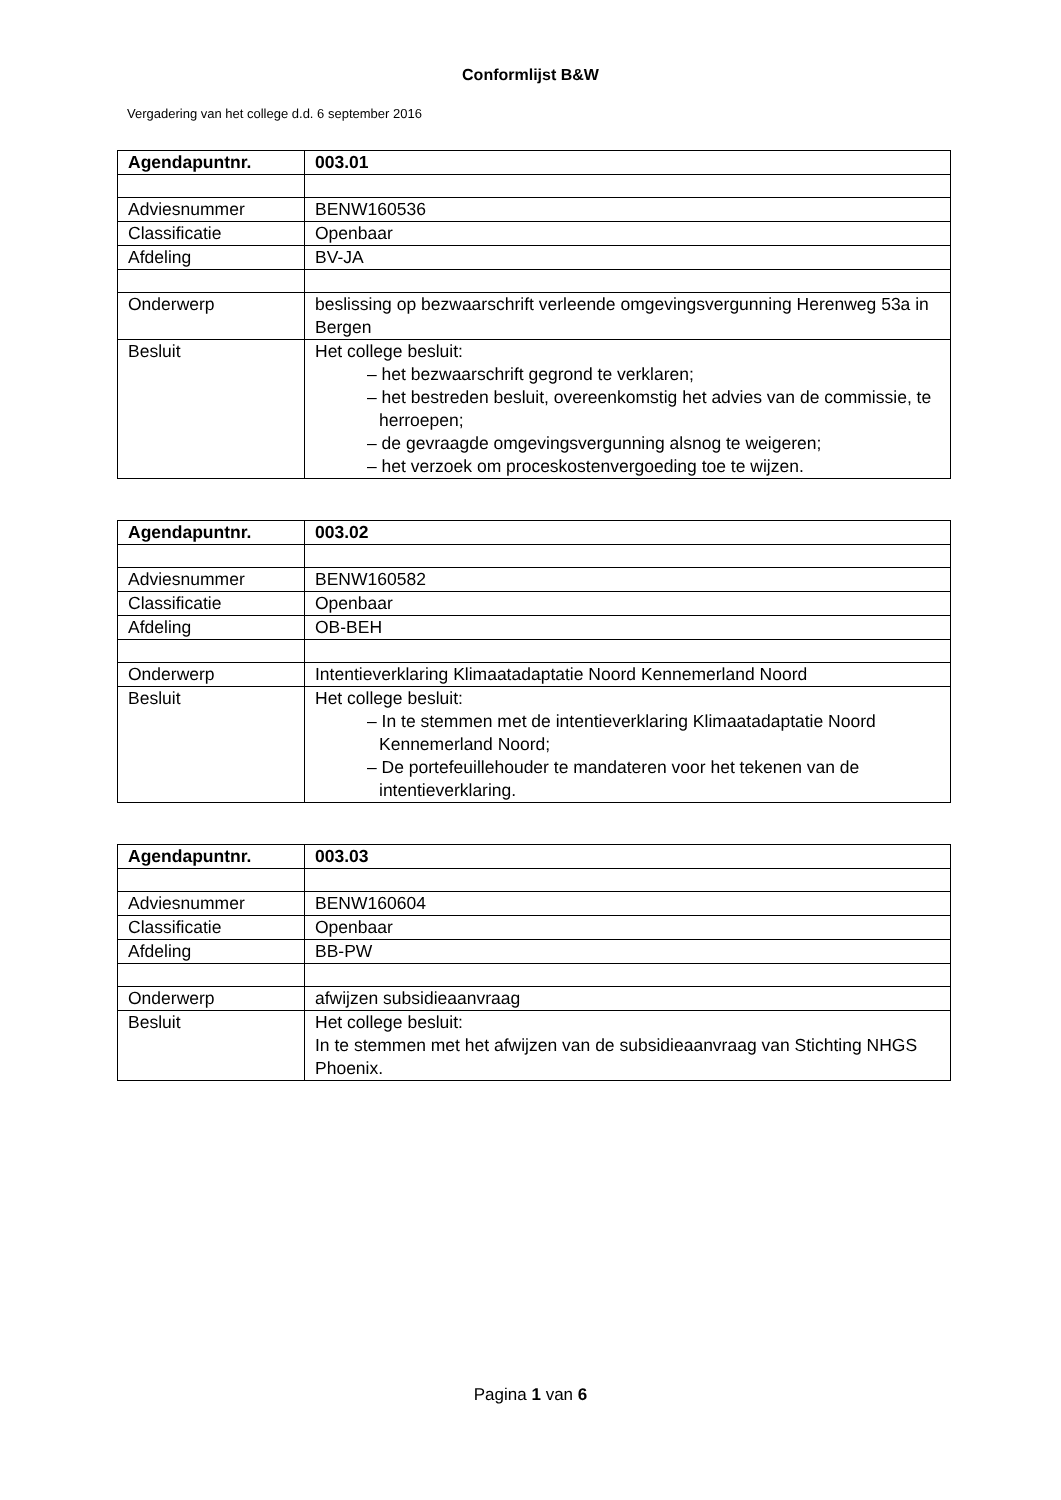Conformlijst B&W
Vergadering van het college d.d. 6 september 2016
| Agendapuntnr. | 003.01 |
| Adviesnummer | BENW160536 |
| Classificatie | Openbaar |
| Afdeling | BV-JA |
| Onderwerp | beslissing op bezwaarschrift verleende omgevingsvergunning Herenweg 53a in Bergen |
| Besluit | Het college besluit: – het bezwaarschrift gegrond te verklaren; – het bestreden besluit, overeenkomstig het advies van de commissie, te herroepen; – de gevraagde omgevingsvergunning alsnog te weigeren; – het verzoek om proceskostenvergoeding toe te wijzen. |
| Agendapuntnr. | 003.02 |
| Adviesnummer | BENW160582 |
| Classificatie | Openbaar |
| Afdeling | OB-BEH |
| Onderwerp | Intentieverklaring Klimaatadaptatie Noord Kennemerland Noord |
| Besluit | Het college besluit: – In te stemmen met de intentieverklaring Klimaatadaptatie Noord Kennemerland Noord; – De portefeuillehouder te mandateren voor het tekenen van de intentieverklaring. |
| Agendapuntnr. | 003.03 |
| Adviesnummer | BENW160604 |
| Classificatie | Openbaar |
| Afdeling | BB-PW |
| Onderwerp | afwijzen subsidieaanvraag |
| Besluit | Het college besluit: In te stemmen met het afwijzen van de subsidieaanvraag van Stichting NHGS Phoenix. |
Pagina 1 van 6